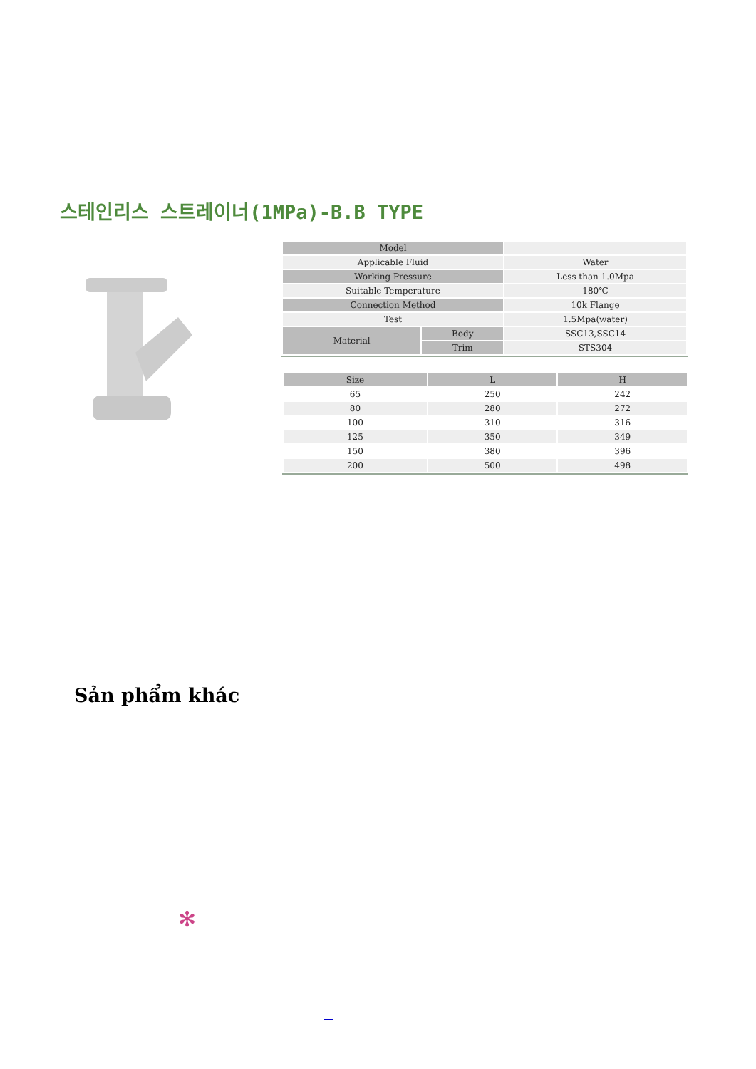스테인리스 스트레이너(1MPa)-B.B TYPE
| Model | | |
| Applicable Fluid | | Water |
| Working Pressure | | Less than 1.0Mpa |
| Suitable Temperature | | 180℃ |
| Connection Method | | 10k Flange |
| Test | | 1.5Mpa(water) |
| Material | Body | SSC13,SSC14 |
| | Trim | STS304 |
| Size | L | H |
| 65 | 250 | 242 |
| 80 | 280 | 272 |
| 100 | 310 | 316 |
| 125 | 350 | 349 |
| 150 | 380 | 396 |
| 200 | 500 | 498 |
Sản phẩm khác
✻